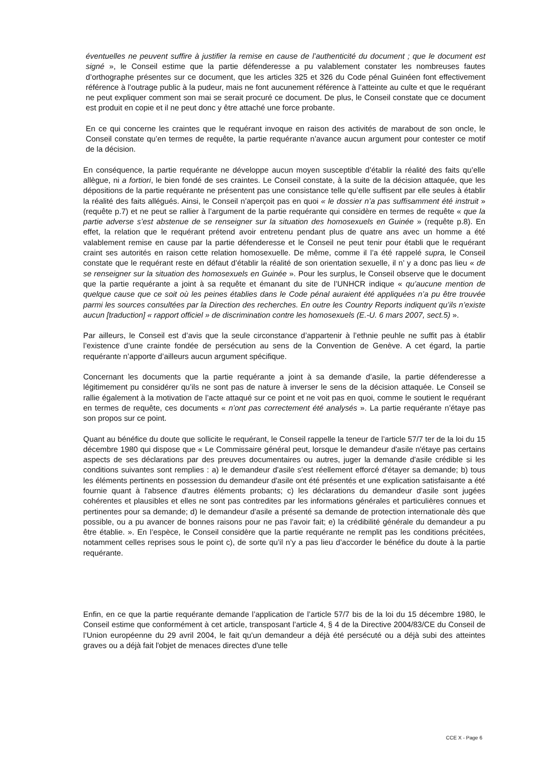éventuelles ne peuvent suffire à justifier la remise en cause de l’authenticité du document ; que le document est signé », le Conseil estime que la partie défenderesse a pu valablement constater les nombreuses fautes d’orthographe présentes sur ce document, que les articles 325 et 326 du Code pénal Guinéen font effectivement référence à l’outrage public à la pudeur, mais ne font aucunement référence à l’atteinte au culte et que le requérant ne peut expliquer comment son mai se serait procuré ce document. De plus, le Conseil constate que ce document est produit en copie et il ne peut donc y être attaché une force probante.
En ce qui concerne les craintes que le requérant invoque en raison des activités de marabout de son oncle, le Conseil constate qu’en termes de requête, la partie requérante n’avance aucun argument pour contester ce motif de la décision.
En conséquence, la partie requérante ne développe aucun moyen susceptible d’établir la réalité des faits qu’elle allègue, ni a fortiori, le bien fondé de ses craintes. Le Conseil constate, à la suite de la décision attaquée, que les dépositions de la partie requérante ne présentent pas une consistance telle qu’elle suffisent par elle seules à établir la réalité des faits allégués. Ainsi, le Conseil n’aperçoit pas en quoi « le dossier n’a pas suffisamment été instruit » (requête p.7) et ne peut se rallier à l’argument de la partie requérante qui considère en termes de requête « que la partie adverse s’est abstenue de se renseigner sur la situation des homosexuels en Guinée » (requête p.8). En effet, la relation que le requérant prétend avoir entretenu pendant plus de quatre ans avec un homme a été valablement remise en cause par la partie défenderesse et le Conseil ne peut tenir pour établi que le requérant craint ses autorités en raison cette relation homosexuelle. De même, comme il l’a été rappelé supra, le Conseil constate que le requérant reste en défaut d’établir la réalité de son orientation sexuelle, il n’ y a donc pas lieu « de se renseigner sur la situation des homosexuels en Guinée ». Pour les surplus, le Conseil observe que le document que la partie requérante a joint à sa requête et émanant du site de l’UNHCR indique « qu’aucune mention de quelque cause que ce soit où les peines établies dans le Code pénal auraient été appliquées n’a pu être trouvée parmi les sources consultées par la Direction des recherches. En outre les Country Reports indiquent qu’ils n’existe aucun [traduction] « rapport officiel » de discrimination contre les homosexuels (E.-U. 6 mars 2007, sect.5) ».
Par ailleurs, le Conseil est d’avis que la seule circonstance d’appartenir à l’ethnie peuhle ne suffit pas à établir l’existence d’une crainte fondée de persécution au sens de la Convention de Genève. A cet égard, la partie requérante n’apporte d’ailleurs aucun argument spécifique.
Concernant les documents que la partie requérante a joint à sa demande d’asile, la partie défenderesse a légitimement pu considérer qu’ils ne sont pas de nature à inverser le sens de la décision attaquée. Le Conseil se rallie également à la motivation de l’acte attaqué sur ce point et ne voit pas en quoi, comme le soutient le requérant en termes de requête, ces documents « n’ont pas correctement été analysés ». La partie requérante n’étaye pas son propos sur ce point.
Quant au bénéfice du doute que sollicite le requérant, le Conseil rappelle la teneur de l’article 57/7 ter de la loi du 15 décembre 1980 qui dispose que « Le Commissaire général peut, lorsque le demandeur d'asile n'étaye pas certains aspects de ses déclarations par des preuves documentaires ou autres, juger la demande d'asile crédible si les conditions suivantes sont remplies : a) le demandeur d'asile s'est réellement efforcé d'étayer sa demande; b) tous les éléments pertinents en possession du demandeur d'asile ont été présentés et une explication satisfaisante a été fournie quant à l'absence d'autres éléments probants; c) les déclarations du demandeur d'asile sont jugées cohérentes et plausibles et elles ne sont pas contredites par les informations générales et particulières connues et pertinentes pour sa demande; d) le demandeur d'asile a présenté sa demande de protection internationale dès que possible, ou a pu avancer de bonnes raisons pour ne pas l'avoir fait; e) la crédibilité générale du demandeur a pu être établie. ». En l’espèce, le Conseil considère que la partie requérante ne remplit pas les conditions précitées, notamment celles reprises sous le point c), de sorte qu’il n’y a pas lieu d’accorder le bénéfice du doute à la partie requérante.
Enfin, en ce que la partie requérante demande l’application de l’article 57/7 bis de la loi du 15 décembre 1980, le Conseil estime que conformément à cet article, transposant l’article 4, § 4 de la Directive 2004/83/CE du Conseil de l’Union européenne du 29 avril 2004, le fait qu'un demandeur a déjà été persécuté ou a déjà subi des atteintes graves ou a déjà fait l'objet de menaces directes d'une telle
CCE X - Page 6